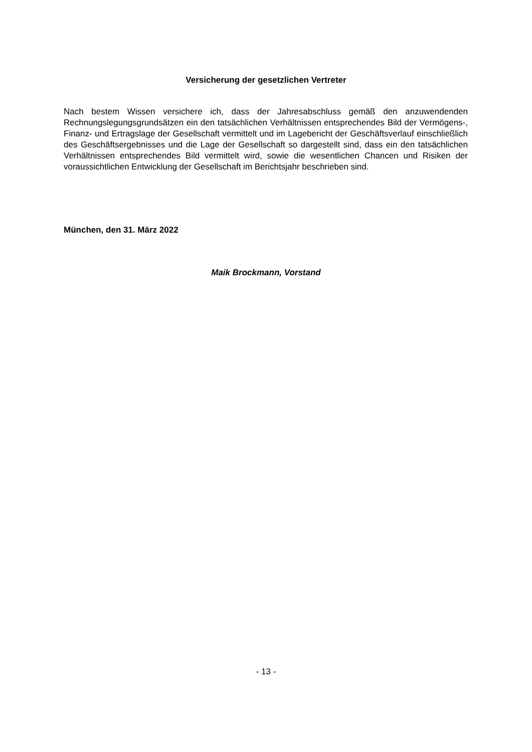Versicherung der gesetzlichen Vertreter
Nach bestem Wissen versichere ich, dass der Jahresabschluss gemäß den anzuwendenden Rechnungslegungsgrundsätzen ein den tatsächlichen Verhältnissen entsprechendes Bild der Vermögens-, Finanz- und Ertragslage der Gesellschaft vermittelt und im Lagebericht der Geschäftsverlauf einschließlich des Geschäftsergebnisses und die Lage der Gesellschaft so dargestellt sind, dass ein den tatsächlichen Verhältnissen entsprechendes Bild vermittelt wird, sowie die wesentlichen Chancen und Risiken der voraussichtlichen Entwicklung der Gesellschaft im Berichtsjahr beschrieben sind.
München, den 31. März 2022
Maik Brockmann, Vorstand
- 13 -